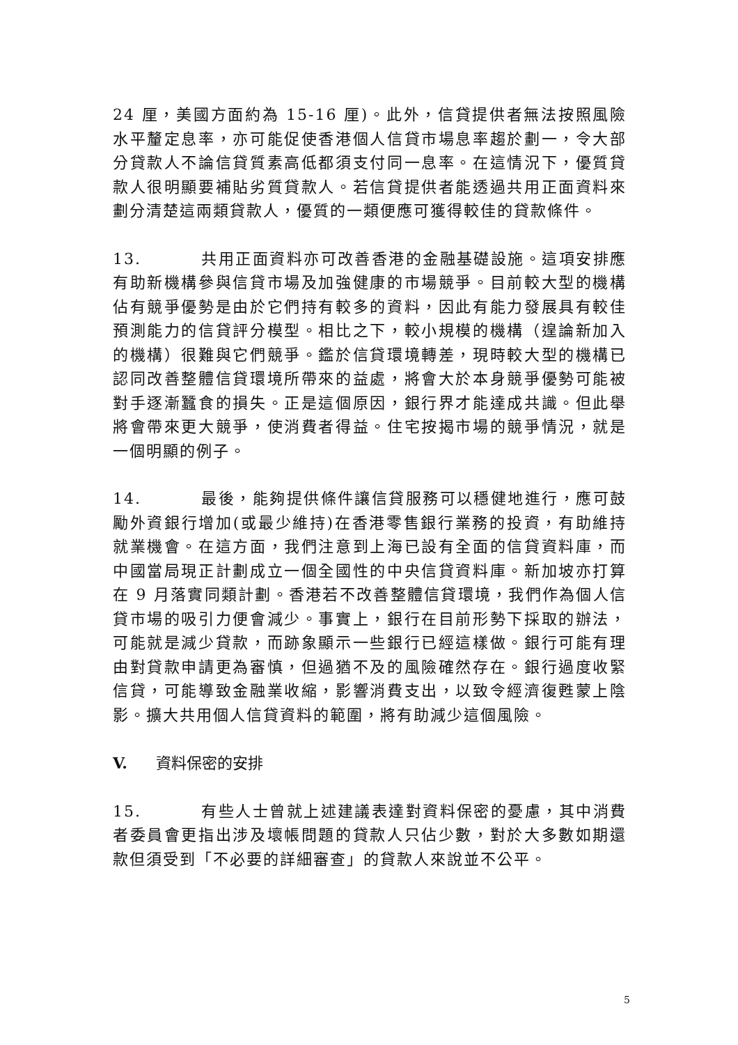24 厘，美國方面約為 15-16 厘)。此外，信貸提供者無法按照風險水平釐定息率，亦可能促使香港個人信貸市場息率趨於劃一，令大部分貸款人不論信貸質素高低都須支付同一息率。在這情況下，優質貸款人很明顯要補貼劣質貸款人。若信貸提供者能透過共用正面資料來劃分清楚這兩類貸款人，優質的一類便應可獲得較佳的貸款條件。
13. 共用正面資料亦可改善香港的金融基礎設施。這項安排應有助新機構參與信貸市場及加強健康的市場競爭。目前較大型的機構佔有競爭優勢是由於它們持有較多的資料，因此有能力發展具有較佳預測能力的信貸評分模型。相比之下，較小規模的機構（遑論新加入的機構）很難與它們競爭。鑑於信貸環境轉差，現時較大型的機構已認同改善整體信貸環境所帶來的益處，將會大於本身競爭優勢可能被對手逐漸蠶食的損失。正是這個原因，銀行界才能達成共識。但此舉將會帶來更大競爭，使消費者得益。住宅按揭市場的競爭情況，就是一個明顯的例子。
14. 最後，能夠提供條件讓信貸服務可以穩健地進行，應可鼓勵外資銀行增加(或最少維持)在香港零售銀行業務的投資，有助維持就業機會。在這方面，我們注意到上海已設有全面的信貸資料庫，而中國當局現正計劃成立一個全國性的中央信貸資料庫。新加坡亦打算在 9 月落實同類計劃。香港若不改善整體信貸環境，我們作為個人信貸市場的吸引力便會減少。事實上，銀行在目前形勢下採取的辦法，可能就是減少貸款，而跡象顯示一些銀行已經這樣做。銀行可能有理由對貸款申請更為審慎，但過猶不及的風險確然存在。銀行過度收緊信貸，可能導致金融業收縮，影響消費支出，以致令經濟復甦蒙上陰影。擴大共用個人信貸資料的範圍，將有助減少這個風險。
V. 資料保密的安排
15. 有些人士曾就上述建議表達對資料保密的憂慮，其中消費者委員會更指出涉及壞帳問題的貸款人只佔少數，對於大多數如期還款但須受到「不必要的詳細審查」的貸款人來說並不公平。
5